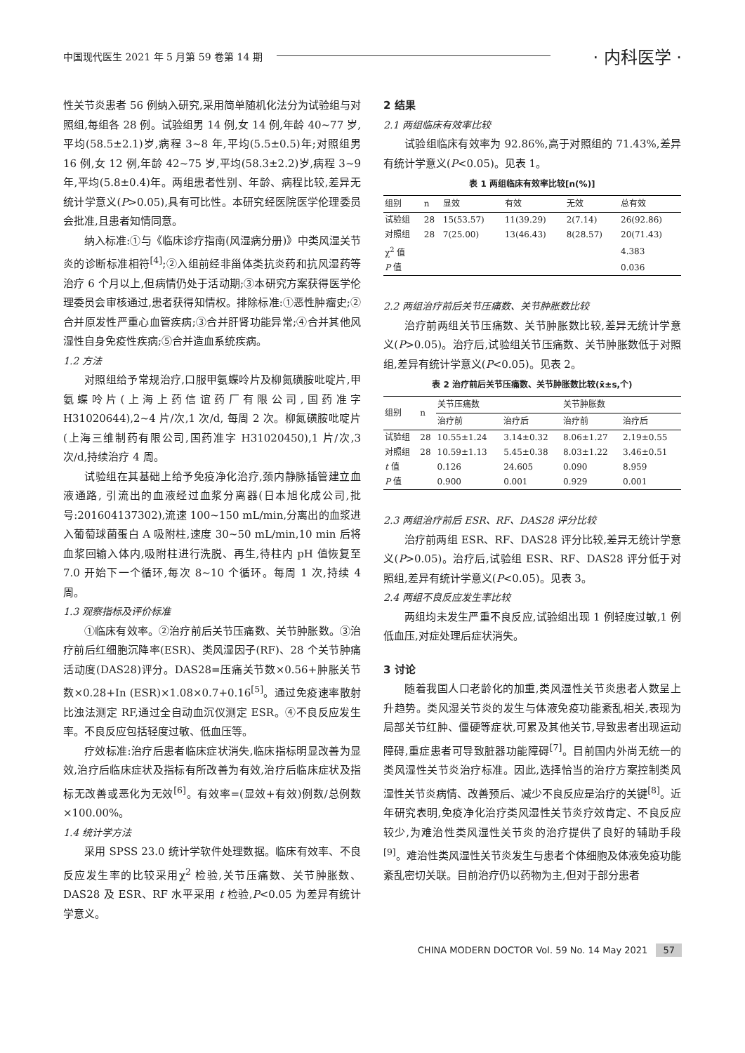中国现代医生 2021 年 5 月第 59 卷第 14 期 · 内科医学 ·
性关节炎患者 56 例纳入研究,采用简单随机化法分为试验组与对照组,每组各 28 例。试验组男 14 例,女 14 例,年龄 40~77 岁,平均(58.5±2.1)岁,病程 3~8 年,平均(5.5±0.5)年;对照组男 16 例,女 12 例,年龄 42~75 岁,平均(58.3±2.2)岁,病程 3~9 年,平均(5.8±0.4)年。两组患者性别、年龄、病程比较,差异无统计学意义(P>0.05),具有可比性。本研究经医院医学伦理委员会批准,且患者知情同意。
纳入标准:①与《临床诊疗指南(风湿病分册)》中类风湿关节炎的诊断标准相符<sup>[4]</sup>;②入组前经非甾体类抗炎药和抗风湿药等治疗 6 个月以上,但病情仍处于活动期;③本研究方案获得医学伦理委员会审核通过,患者获得知情权。排除标准:①恶性肿瘤史;②合并原发性严重心血管疾病;③合并肝肾功能异常;④合并其他风湿性自身免疫性疾病;⑤合并造血系统疾病。
1.2 方法
对照组给予常规治疗,口服甲氨蝶呤片及柳氮磺胺吡啶片,甲氨蝶呤片(上海上药信谊药厂有限公司,国药准字 H31020644),2~4 片/次,1 次/d, 每周 2 次。柳氮磺胺吡啶片(上海三维制药有限公司,国药准字 H31020450),1 片/次,3 次/d,持续治疗 4 周。
试验组在其基础上给予免疫净化治疗,颈内静脉插管建立血液通路, 引流出的血液经过血浆分离器(日本旭化成公司,批号:201604137302),流速 100~150 mL/min,分离出的血浆进入葡萄球菌蛋白 A 吸附柱,速度 30~50 mL/min,10 min 后将血浆回输入体内,吸附柱进行洗脱、再生,待柱内 pH 值恢复至 7.0 开始下一个循环,每次 8~10 个循环。每周 1 次,持续 4 周。
1.3 观察指标及评价标准
①临床有效率。②治疗前后关节压痛数、关节肿胀数。③治疗前后红细胞沉降率(ESR)、类风湿因子(RF)、28 个关节肿痛活动度(DAS28)评分。DAS28=压痛关节数×0.56+肿胀关节数×0.28+In (ESR)×1.08×0.7+0.16<sup>[5]</sup>。通过免疫速率散射比浊法测定 RF,通过全自动血沉仪测定 ESR。④不良反应发生率。不良反应包括轻度过敏、低血压等。
疗效标准:治疗后患者临床症状消失,临床指标明显改善为显效,治疗后临床症状及指标有所改善为有效,治疗后临床症状及指标无改善或恶化为无效<sup>[6]</sup>。有效率=(显效+有效)例数/总例数×100.00%。
1.4 统计学方法
采用 SPSS 23.0 统计学软件处理数据。临床有效率、不良反应发生率的比较采用χ<sup>2</sup> 检验,关节压痛数、关节肿胀数、DAS28 及 ESR、RF 水平采用 t 检验,P<0.05 为差异有统计学意义。
2 结果
2.1 两组临床有效率比较
试验组临床有效率为 92.86%,高于对照组的 71.43%,差异有统计学意义(P<0.05)。见表 1。
表 1 两组临床有效率比较[n(%)]
| 组别 | n | 显效 | 有效 | 无效 | 总有效 |
| --- | --- | --- | --- | --- | --- |
| 试验组 | 28 | 15(53.57) | 11(39.29) | 2(7.14) | 26(92.86) |
| 对照组 | 28 | 7(25.00) | 13(46.43) | 8(28.57) | 20(71.43) |
| χ<sup>2</sup> 值 | | | | | 4.383 |
| P 值 | | | | | 0.036 |
2.2 两组治疗前后关节压痛数、关节肿胀数比较
治疗前两组关节压痛数、关节肿胀数比较,差异无统计学意义(P>0.05)。治疗后,试验组关节压痛数、关节肿胀数低于对照组,差异有统计学意义(P<0.05)。见表 2。
表 2 治疗前后关节压痛数、关节肿胀数比较(x̄±s,个)
| 组别 | n | 关节压痛数 | | 关节肿胀数 | |
| --- | --- | --- | --- | --- | --- |
| | | 治疗前 | 治疗后 | 治疗前 | 治疗后 |
| 试验组 | 28 | 10.55±1.24 | 3.14±0.32 | 8.06±1.27 | 2.19±0.55 |
| 对照组 | 28 | 10.59±1.13 | 5.45±0.38 | 8.03±1.22 | 3.46±0.51 |
| t 值 | | 0.126 | 24.605 | 0.090 | 8.959 |
| P 值 | | 0.900 | 0.001 | 0.929 | 0.001 |
2.3 两组治疗前后 ESR、RF、DAS28 评分比较
治疗前两组 ESR、RF、DAS28 评分比较,差异无统计学意义(P>0.05)。治疗后,试验组 ESR、RF、DAS28 评分低于对照组,差异有统计学意义(P<0.05)。见表 3。
2.4 两组不良反应发生率比较
两组均未发生严重不良反应,试验组出现 1 例轻度过敏,1 例低血压,对症处理后症状消失。
3 讨论
随着我国人口老龄化的加重,类风湿性关节炎患者人数呈上升趋势。类风湿关节炎的发生与体液免疫功能紊乱相关,表现为局部关节红肿、僵硬等症状,可累及其他关节,导致患者出现运动障碍,重症患者可导致脏器功能障碍<sup>[7]</sup>。目前国内外尚无统一的类风湿性关节炎治疗标准。因此,选择恰当的治疗方案控制类风湿性关节炎病情、改善预后、减少不良反应是治疗的关键<sup>[8]</sup>。近年研究表明,免疫净化治疗类风湿性关节炎疗效肯定、不良反应较少,为难治性类风湿性关节炎的治疗提供了良好的辅助手段<sup>[9]</sup>。难治性类风湿性关节炎发生与患者个体细胞及体液免疫功能紊乱密切关联。目前治疗仍以药物为主,但对于部分患者
CHINA MODERN DOCTOR Vol. 59 No. 14 May 2021 57